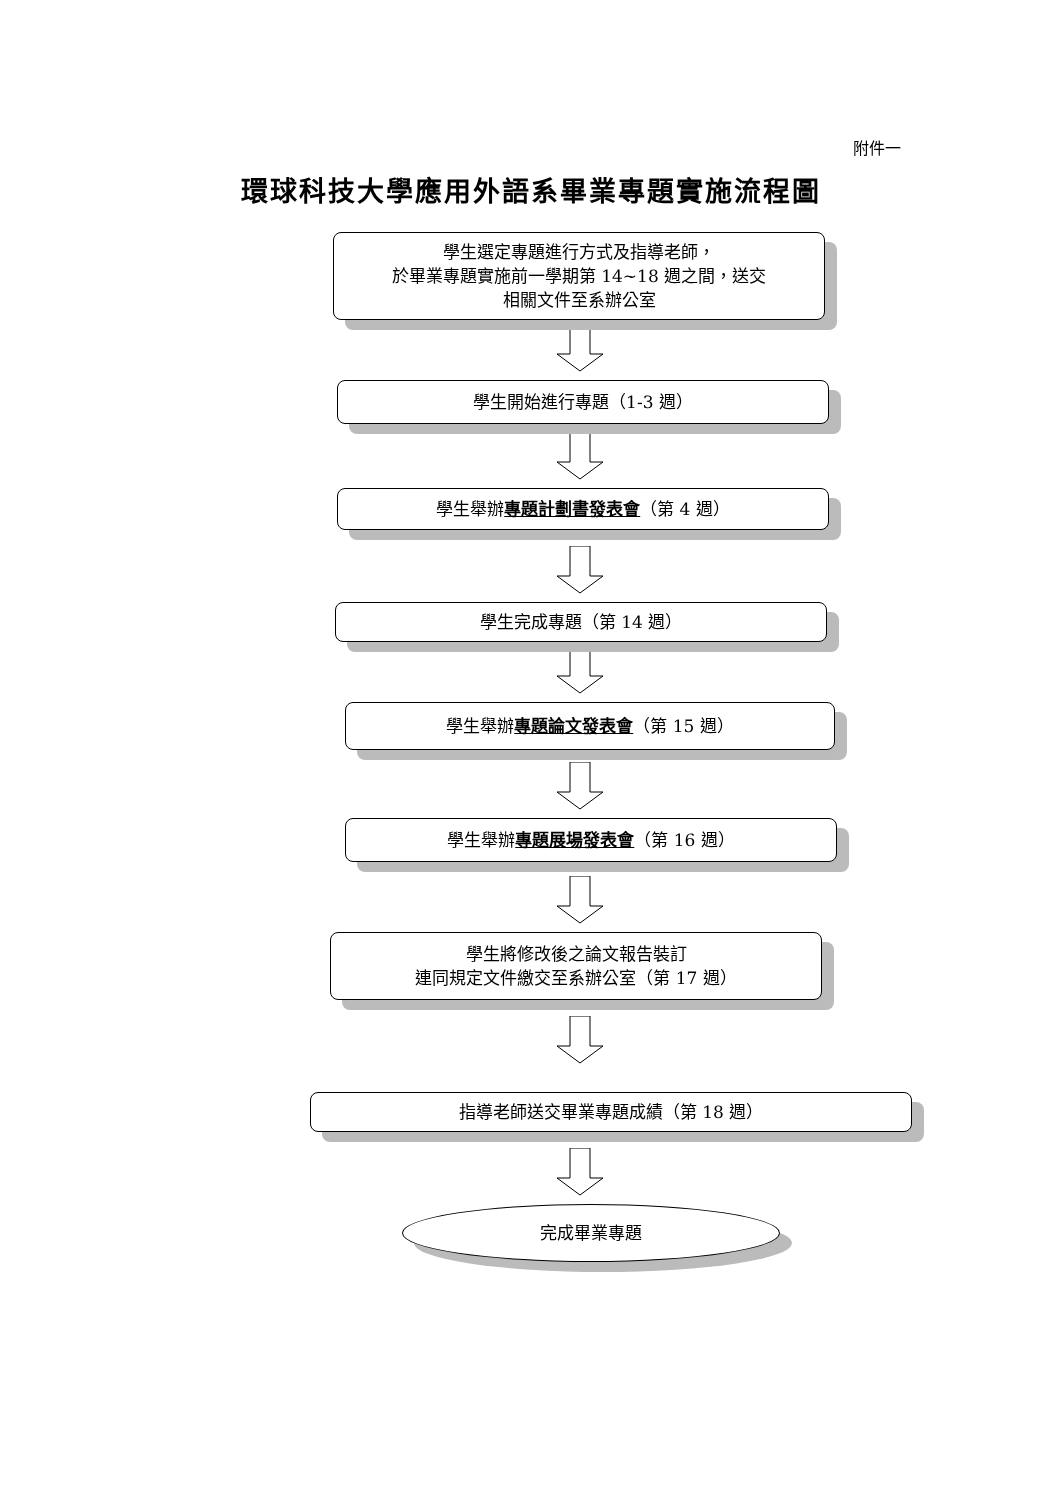附件一
環球科技大學應用外語系畢業專題實施流程圖
學生選定專題進行方式及指導老師，
於畢業專題實施前一學期第 14~18 週之間，送交
相關文件至系辦公室
學生開始進行專題（1-3 週）
學生舉辦專題計劃書發表會（第 4 週）
學生完成專題（第 14 週）
學生舉辦專題論文發表會（第 15 週）
學生舉辦專題展場發表會（第 16 週）
學生將修改後之論文報告裝訂
連同規定文件繳交至系辦公室（第 17 週）
指導老師送交畢業專題成績（第 18 週）
完成畢業專題